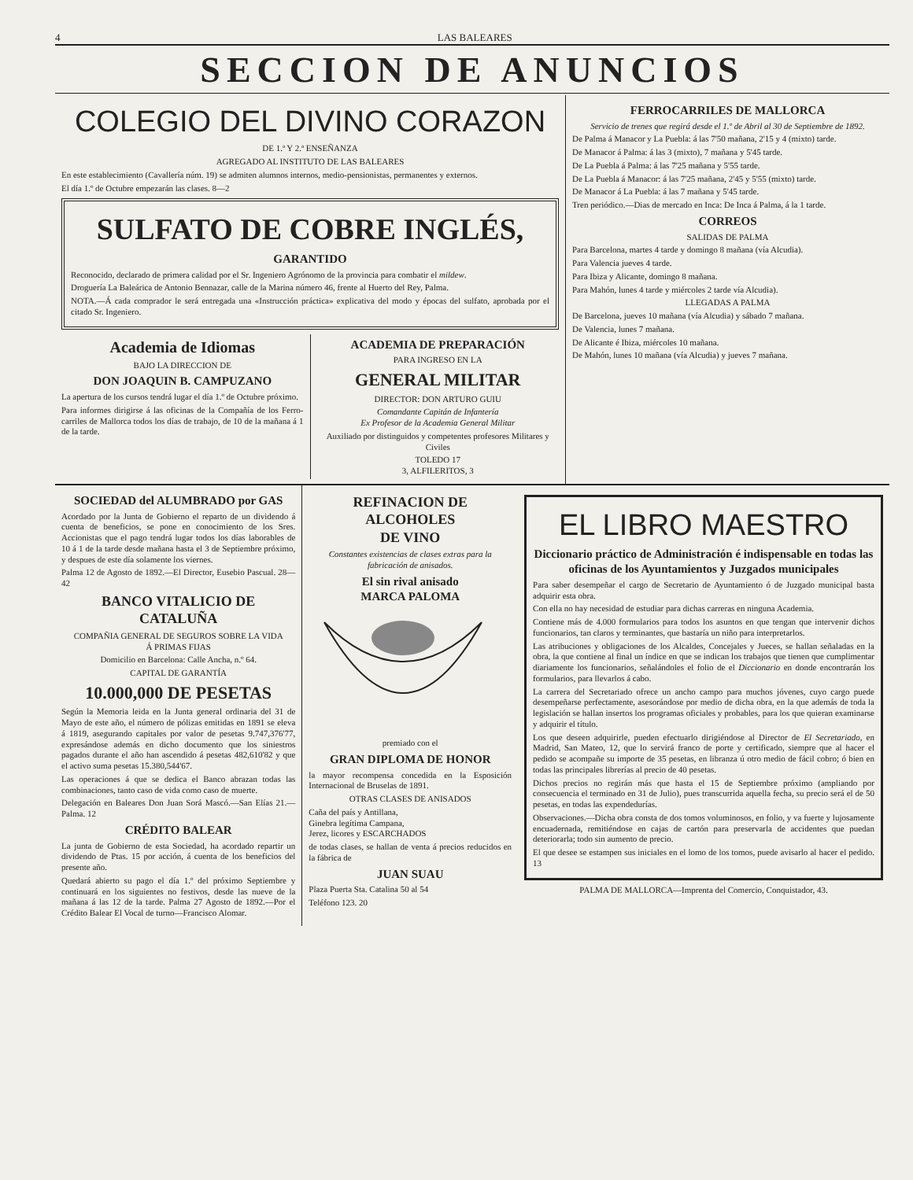4 LAS BALEARES
SECCION DE ANUNCIOS
COLEGIO DEL DIVINO CORAZON
DE 1.ª Y 2.ª ENSEÑANZA
AGREGADO AL INSTITUTO DE LAS BALEARES
En este establecimiento (Cavallería núm. 19) se admiten alumnos internos, medio-pensionistas, permanentes y externos.
El día 1.º de Octubre empezarán las clases. 8—2
SULFATO DE COBRE INGLÉS,
GARANTIDO
Reconocido, declarado de primera calidad por el Sr. Ingeniero Agrónomo de la provincia para combatir el mildew.
Droguería La Baleárica de Antonio Bennazar, calle de la Marina número 46, frente al Huerto del Rey, Palma.
NOTA.—Á cada comprador le será entregada una «Instrucción práctica» explicativa del modo y épocas del sulfato, aprobada por el citado Sr. Ingeniero.
Academia de Idiomas
BAJO LA DIRECCION DE
DON JOAQUIN B. CAMPUZANO
La apertura de los cursos tendrá lugar el día 1.º de Octubre próximo.
Para informes dirigirse á las oficinas de la Compañía de los Ferro-carriles de Mallorca todos los días de trabajo, de 10 de la mañana á 1 de la tarde.
ACADEMIA DE PREPARACIÓN
PARA INGRESO EN LA
GENERAL MILITAR
DIRECTOR: DON ARTURO GUIU
Comandante Capitán de Infantería
Ex Profesor de la Academia General Militar
Auxiliado por distinguidos y competentes profesores Militares y Civiles
TOLEDO 17
3, ALFILERITOS, 3
FERROCARRILES DE MALLORCA
Servicio de trenes que regirá desde el 1.º de Abril al 30 de Septiembre de 1892.
De Palma á Manacor y La Puebla: á las 7'50 mañana, 2'15 y 4 (mixto) tarde.
De Manacor á Palma: á las 3 (mixto), 7 mañana y 5'45 tarde.
De La Puebla á Palma: á las 7'25 mañana y 5'55 tarde.
De La Puebla á Manacor: á las 7'25 mañana, 2'45 y 5'55 (mixto) tarde.
De Manacor á La Puebla: á las 7 mañana y 5'45 tarde.
Tren periódico.—Dias de mercado en Inca: De Inca á Palma, á la 1 tarde.
CORREOS
SALIDAS DE PALMA
Para Barcelona, martes 4 tarde y domingo 8 mañana (vía Alcudia).
Para Valencia jueves 4 tarde.
Para Ibiza y Alicante, domingo 8 mañana.
Para Mahón, lunes 4 tarde y miércoles 2 tarde vía Alcudia).
LLEGADAS A PALMA
De Barcelona, jueves 10 mañana (vía Alcudia) y sábado 7 mañana.
De Valencia, lunes 7 mañana.
De Alicante é Ibiza, miércoles 10 mañana.
De Mahón, lunes 10 mañana (vía Alcudia) y jueves 7 mañana.
SOCIEDAD del ALUMBRADO por GAS
Acordado por la Junta de Gobierno el reparto de un dividendo á cuenta de beneficios, se pone en conocimiento de los Sres. Accionistas que el pago tendrá lugar todos los días laborables de 10 á 1 de la tarde desde mañana hasta el 3 de Septiembre próximo, y despues de este día solamente los viernes.
Palma 12 de Agosto de 1892.—El Director, Eusebio Pascual. 28—42
BANCO VITALICIO DE CATALUÑA
COMPAÑIA GENERAL DE SEGUROS SOBRE LA VIDA
Á PRIMAS FIJAS
Domicilio en Barcelona: Calle Ancha, n.º 64.
CAPITAL DE GARANTÍA
10.000,000 DE PESETAS
Según la Memoria leida en la Junta general ordinaria del 31 de Mayo de este año, el número de pólizas emitidas en 1891 se eleva á 1819, asegurando capitales por valor de pesetas 9.747,376'77, expresándose además en dicho documento que los siniestros pagados durante el año han ascendido á pesetas 482,610'82 y que el activo suma pesetas 15.380,544'67.
Las operaciones á que se dedica el Banco abrazan todas las combinaciones, tanto caso de vida como caso de muerte.
Delegación en Baleares Don Juan Sorá Mascó.—San Elías 21.—Palma. 12
CRÉDITO BALEAR
La junta de Gobierno de esta Sociedad, ha acordado repartir un dividendo de Ptas. 15 por acción, á cuenta de los beneficios del presente año.
Quedará abierto su pago el día 1.º del próximo Septiembre y continuará en los siguientes no festivos, desde las nueve de la mañana á las 12 de la tarde. Palma 27 Agosto de 1892.—Por el Crédito Balear El Vocal de turno—Francisco Alomar.
REFINACION DE ALCOHOLES
DE VINO
Constantes existencias de clases extras para la fabricación de anisados.
El sin rival anisado
MARCA PALOMA
premiado con el
GRAN DIPLOMA DE HONOR
la mayor recompensa concedida en la Esposición Internacional de Bruselas de 1891.
OTRAS CLASES DE ANISADOS
Caña del país y Antillana,
Ginebra legítima Campana,
Jerez, licores y ESCARCHADOS
de todas clases, se hallan de venta á precios reducidos en la fábrica de
JUAN SUAU
Plaza Puerta Sta. Catalina 50 al 54
Teléfono 123. 20
EL LIBRO MAESTRO
Diccionario práctico de Administración é indispensable en todas las oficinas de los Ayuntamientos y Juzgados municipales
Para saber desempeñar el cargo de Secretario de Ayuntamiento ó de Juzgado municipal basta adquirir esta obra.
Con ella no hay necesidad de estudiar para dichas carreras en ninguna Academia.
Contiene más de 4.000 formularios para todos los asuntos en que tengan que intervenir dichos funcionarios, tan claros y terminantes, que bastaría un niño para interpretarlos.
Las atribuciones y obligaciones de los Alcaldes, Concejales y Jueces, se hallan señaladas en la obra, la que contiene al final un índice en que se indican los trabajos que tienen que cumplimentar diariamente los funcionarios, señalándoles el folio de el Diccionario en donde encontrarán los formularios, para llevarlos á cabo.
La carrera del Secretariado ofrece un ancho campo para muchos jóvenes, cuyo cargo puede desempeñarse perfectamente, asesorándose por medio de dicha obra, en la que además de toda la legislación se hallan insertos los programas oficiales y probables, para los que quieran examinarse y adquirir el título.
Los que deseen adquirirle, pueden efectuarlo dirigiéndose al Director de El Secretariado, en Madrid, San Mateo, 12, que lo servirá franco de porte y certificado, siempre que al hacer el pedido se acompañe su importe de 35 pesetas, en libranza ú otro medio de fácil cobro; ó bien en todas las principales librerías al precio de 40 pesetas.
Dichos precios no regirán más que hasta el 15 de Septiembre próximo (ampliando por consecuencia el terminado en 31 de Julio), pues transcurrida aquella fecha, su precio será el de 50 pesetas, en todas las expendedurías.
Observaciones.—Dicha obra consta de dos tomos voluminosos, en folio, y va fuerte y lujosamente encuadernada, remitiéndose en cajas de cartón para preservarla de accidentes que puedan deteriorarla; todo sin aumento de precio.
El que desee se estampen sus iniciales en el lomo de los tomos, puede avisarlo al hacer el pedido. 13
PALMA DE MALLORCA—Imprenta del Comercio, Conquistador, 43.